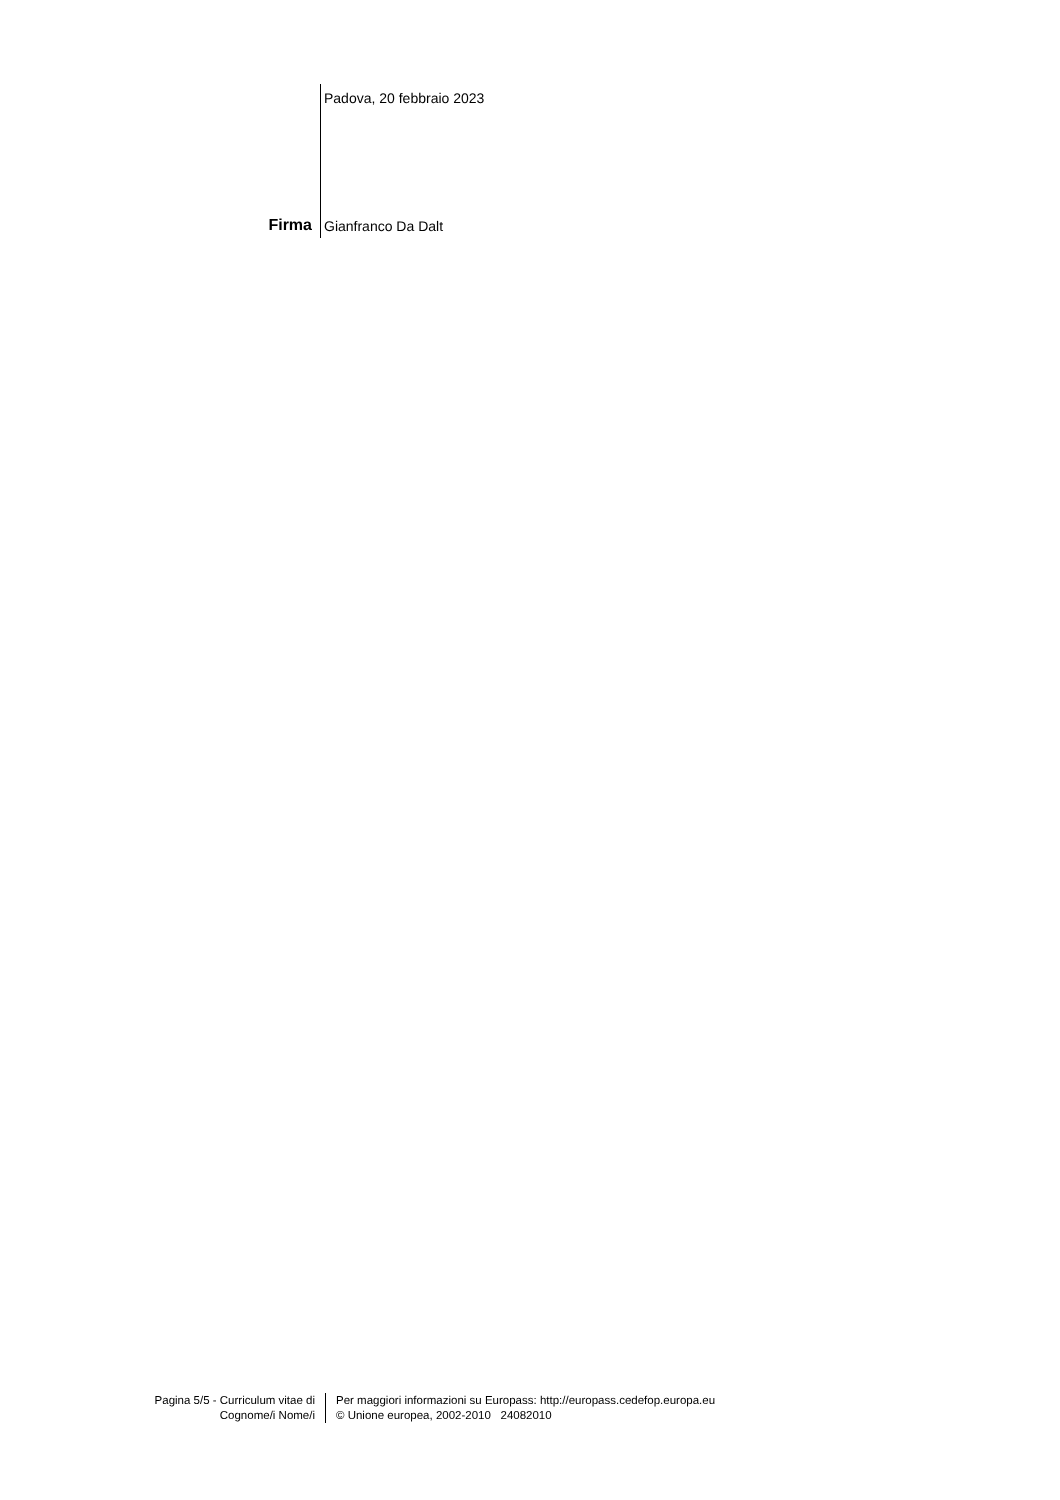Padova, 20 febbraio 2023
Firma
Gianfranco Da Dalt
Pagina 5/5 - Curriculum vitae di
Cognome/i Nome/i
Per maggiori informazioni su Europass: http://europass.cedefop.europa.eu
© Unione europea, 2002-2010 24082010